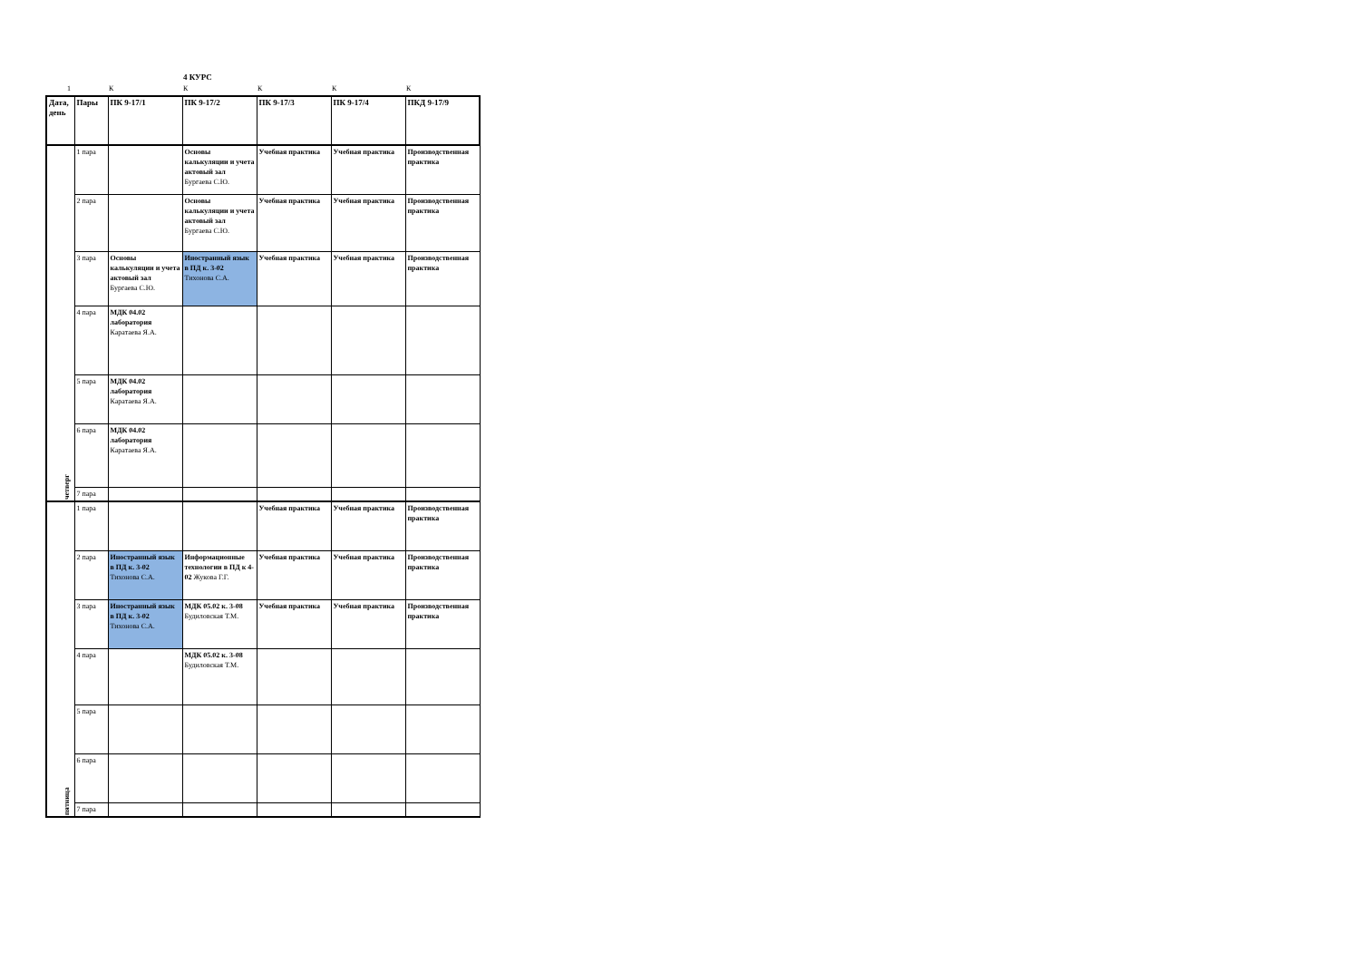4 КУРС
1 К К К К К
| Дата, день | Пары | ПК 9-17/1 | ПК 9-17/2 | ПК 9-17/3 | ПК 9-17/4 | ПКД 9-17/9 |
| --- | --- | --- | --- | --- | --- | --- |
| четверг | 1 пара | | Основы калькуляции и учета актовый зал Бургаева С.Ю. | Учебная практика | Учебная практика | Производственная практика |
| | 2 пара | | Основы калькуляции и учета актовый зал Бургаева С.Ю. | Учебная практика | Учебная практика | Производственная практика |
| | 3 пара | Основы калькуляции и учета актовый зал Бургаева С.Ю. | Иностранный язык в ПД к. 3-02 Тихонова С.А. | Учебная практика | Учебная практика | Производственная практика |
| | 4 пара | МДК 04.02 лаборатория Каратаева Я.А. | | | | |
| | 5 пара | МДК 04.02 лаборатория Каратаева Я.А. | | | | |
| | 6 пара | МДК 04.02 лаборатория Каратаева Я.А. | | | | |
| | 7 пара | | | | | |
| пятница | 1 пара | | | Учебная практика | Учебная практика | Производственная практика |
| | 2 пара | Иностранный язык в ПД к. 3-02 Тихонова С.А. | Информационные технологии в ПД к 4-02 Жукова Г.Г. | Учебная практика | Учебная практика | Производственная практика |
| | 3 пара | Иностранный язык в ПД к. 3-02 Тихонова С.А. | МДК 05.02 к. 3-08 Будиловская Т.М. | Учебная практика | Учебная практика | Производственная практика |
| | 4 пара | | МДК 05.02 к. 3-08 Будиловская Т.М. | | | |
| | 5 пара | | | | | |
| | 6 пара | | | | | |
| | 7 пара | | | | | |